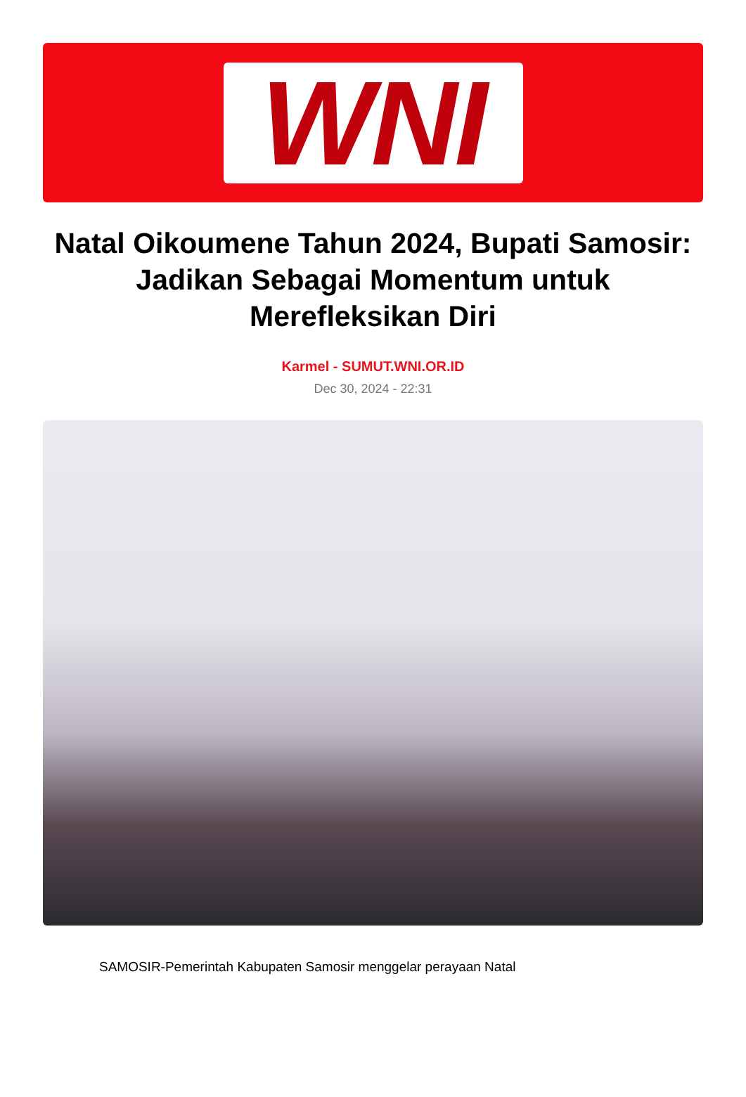WNI
Natal Oikoumene Tahun 2024, Bupati Samosir: Jadikan Sebagai Momentum untuk Merefleksikan Diri
Karmel - SUMUT.WNI.OR.ID
Dec 30, 2024 - 22:31
SAMOSIR-Pemerintah Kabupaten Samosir menggelar perayaan Natal